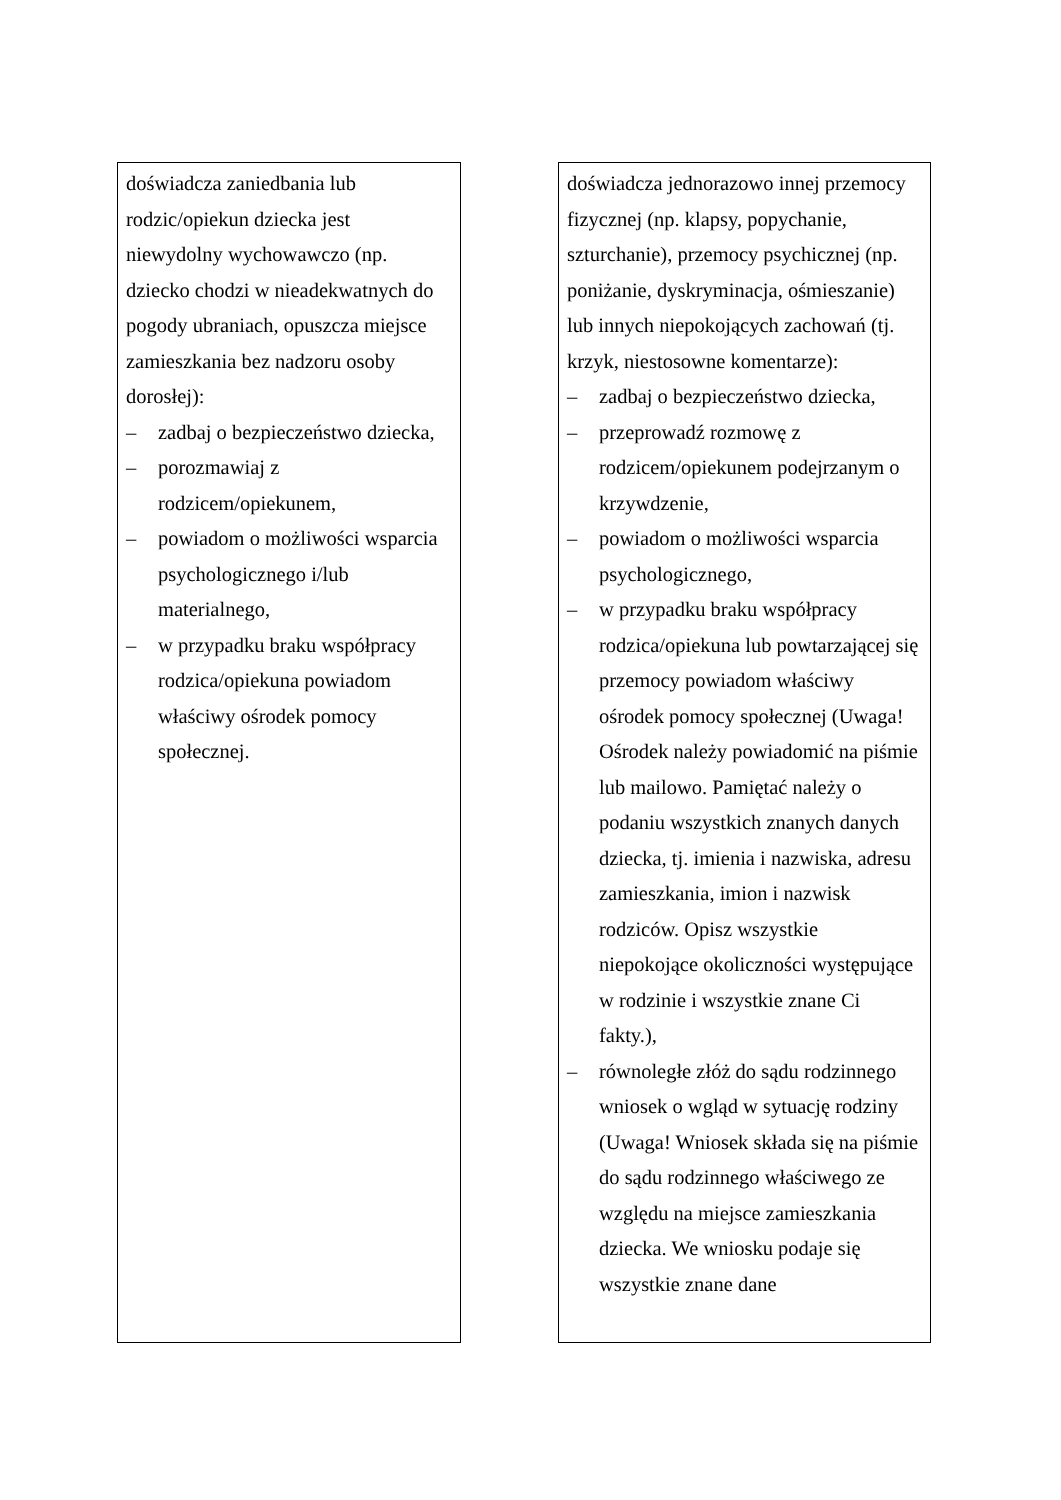doświadcza zaniedbania lub rodzic/opiekun dziecka jest niewydolny wychowawczo (np. dziecko chodzi w nieadekwatnych do pogody ubraniach, opuszcza miejsce zamieszkania bez nadzoru osoby dorosłej):
– zadbaj o bezpieczeństwo dziecka,
– porozmawiaj z rodzicem/opiekunem,
– powiadom o możliwości wsparcia psychologicznego i/lub materialnego,
– w przypadku braku współpracy rodzica/opiekuna powiadom właściwy ośrodek pomocy społecznej.
doświadcza jednorazowo innej przemocy fizycznej (np. klapsy, popychanie, szturchanie), przemocy psychicznej (np. poniżanie, dyskryminacja, ośmieszanie) lub innych niepokojących zachowań (tj. krzyk, niestosowne komentarze):
– zadbaj o bezpieczeństwo dziecka,
– przeprowadź rozmowę z rodzicem/opiekunem podejrzanym o krzywdzenie,
– powiadom o możliwości wsparcia psychologicznego,
– w przypadku braku współpracy rodzica/opiekuna lub powtarzającej się przemocy powiadom właściwy ośrodek pomocy społecznej (Uwaga! Ośrodek należy powiadomić na piśmie lub mailowo. Pamiętać należy o podaniu wszystkich znanych danych dziecka, tj. imienia i nazwiska, adresu zamieszkania, imion i nazwisk rodziców. Opisz wszystkie niepokojące okoliczności występujące w rodzinie i wszystkie znane Ci fakty.),
– równoległe złóż do sądu rodzinnego wniosek o wgląd w sytuację rodziny (Uwaga! Wniosek składa się na piśmie do sądu rodzinnego właściwego ze względu na miejsce zamieszkania dziecka. We wniosku podaje się wszystkie znane dane